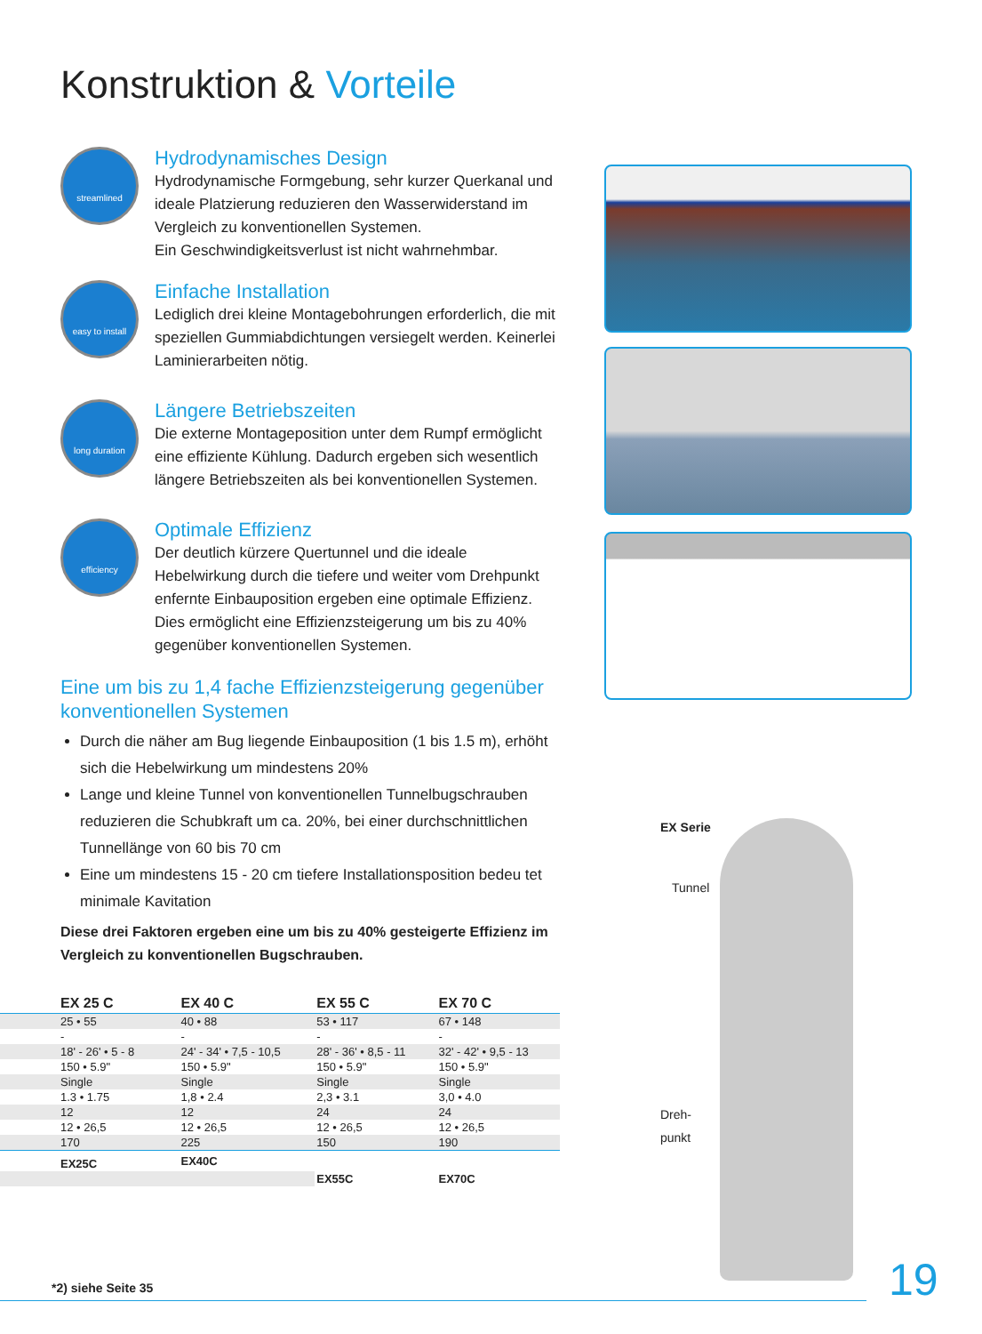Konstruktion & Vorteile
streamlined
Hydrodynamisches Design
Hydrodynamische Formgebung, sehr kurzer Querkanal und ideale Platzierung reduzieren den Wasserwiderstand im Vergleich zu konventionellen Systemen.
Ein Geschwindigkeitsverlust ist nicht wahrnehmbar.
easy to install
Einfache Installation
Lediglich drei kleine Montagebohrungen erforderlich, die mit speziellen Gummiabdichtungen versiegelt werden. Keinerlei Laminierarbeiten nötig.
long duration
Längere Betriebszeiten
Die externe Montageposition unter dem Rumpf ermöglicht eine effiziente Kühlung. Dadurch ergeben sich wesentlich längere Betriebszeiten als bei konventionellen Systemen.
efficiency
Optimale Effizienz
Der deutlich kürzere Quertunnel und die ideale Hebelwirkung durch die tiefere und weiter vom Drehpunkt enfernte Einbauposition ergeben eine optimale Effizienz. Dies ermöglicht eine Effizienzsteigerung um bis zu 40% gegenüber konventionellen Systemen.
Eine um bis zu 1,4 fache Effizienzsteigerung gegenüber konventionellen Systemen
Durch die näher am Bug liegende Einbauposition (1 bis 1.5 m), erhöht sich die Hebelwirkung um mindestens 20%
Lange und kleine Tunnel von konventionellen Tunnelbugschrauben reduzieren die Schubkraft um ca. 20%, bei einer durchschnittlichen Tunnellänge von 60 bis 70 cm
Eine um mindestens 15 - 20 cm tiefere Installationsposition bedeu tet minimale Kavitation
Diese drei Faktoren ergeben eine um bis zu 40% gesteigerte Effizienz im Vergleich zu konventionellen Bugschrauben.
| EX 25 C | EX 40 C | EX 55 C | EX 70 C |
| --- | --- | --- | --- |
| 25 • 55 | 40 • 88 | 53 • 117 | 67 • 148 |
| - | - | - | - |
| 18' - 26' • 5 - 8 | 24' - 34' • 7,5 - 10,5 | 28' - 36' • 8,5 - 11 | 32' - 42' • 9,5 - 13 |
| 150 • 5.9" | 150 • 5.9" | 150 • 5.9" | 150 • 5.9" |
| Single | Single | Single | Single |
| 1.3 • 1.75 | 1,8 • 2.4 | 2,3 • 3.1 | 3,0 • 4.0 |
| 12 | 12 | 24 | 24 |
| 12 • 26,5 | 12 • 26,5 | 12 • 26,5 | 12 • 26,5 |
| 170 | 225 | 150 | 190 |
| EX25C | EX40C | | |
| | | EX55C | EX70C |
EX Serie
Tunnel
Dreh-
punkt
*2) siehe Seite 35 19